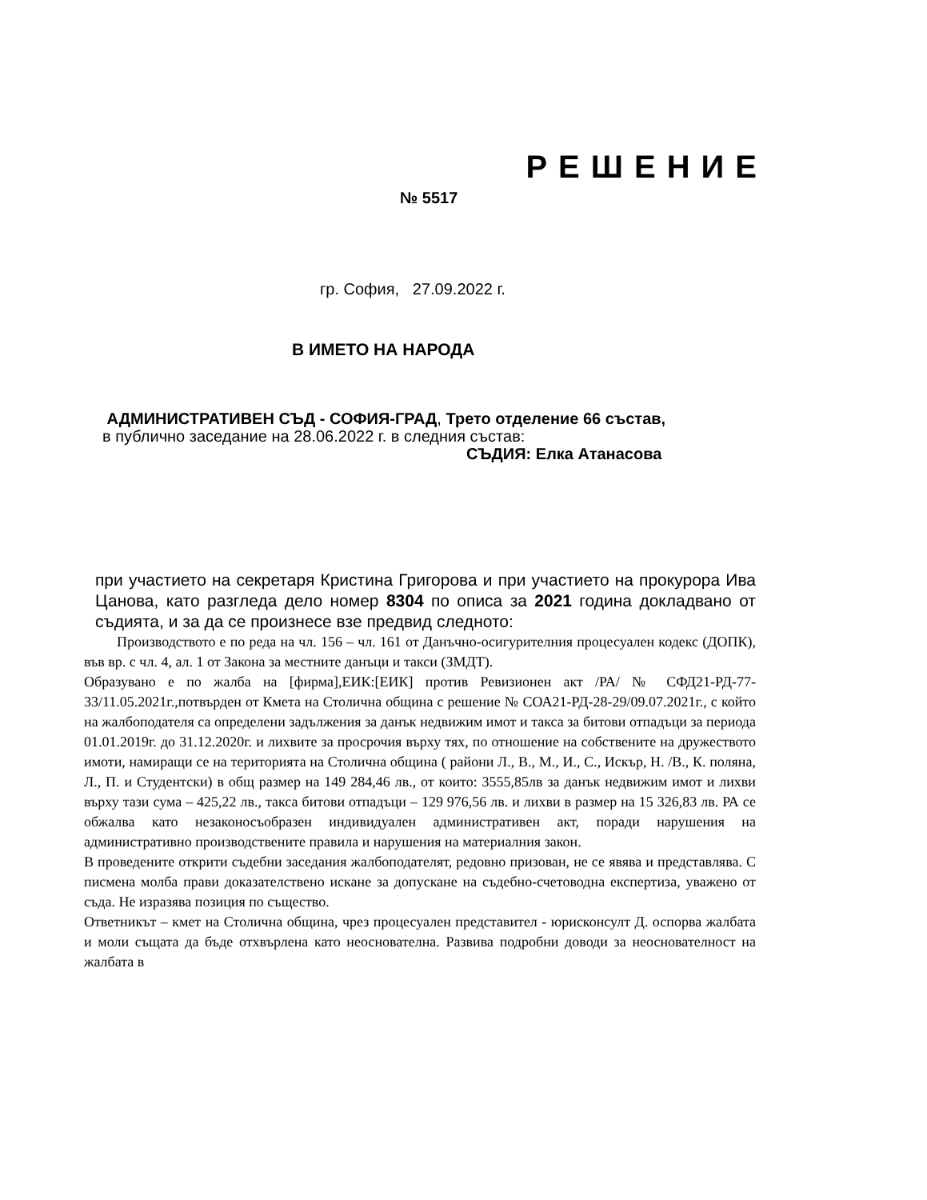РЕШЕНИЕ
№ 5517
гр. София, 27.09.2022 г.
В ИМЕТО НА НАРОДА
АДМИНИСТРАТИВЕН СЪД - СОФИЯ-ГРАД, Трето отделение 66 състав,
в публично заседание на 28.06.2022 г. в следния състав:
СЪДИЯ: Елка Атанасова
при участието на секретаря Кристина Григорова и при участието на прокурора Ива Цанова, като разгледа дело номер 8304 по описа за 2021 година докладвано от съдията, и за да се произнесе взе предвид следното:
Производството е по реда на чл. 156 – чл. 161 от Данъчно-осигурителния процесуален кодекс (ДОПК), във вр. с чл. 4, ал. 1 от Закона за местните данъци и такси (ЗМДТ).
Образувано е по жалба на [фирма],ЕИК:[ЕИК] против Ревизионен акт /РА/ № СФД21-РД-77-33/11.05.2021г.,потвърден от Кмета на Столична община с решение № СОА21-РД-28-29/09.07.2021г., с който на жалбоподателя са определени задължения за данък недвижим имот и такса за битови отпадъци за периода 01.01.2019г. до 31.12.2020г. и лихвите за просрочия върху тях, по отношение на собствените на дружеството имоти, намиращи се на територията на Столична община ( райони Л., В., М., И., С., Искър, Н. /В., К. поляна, Л., П. и Студентски) в общ размер на 149 284,46 лв., от които: 3555,85лв за данък недвижим имот и лихви върху тази сума – 425,22 лв., такса битови отпадъци – 129 976,56 лв. и лихви в размер на 15 326,83 лв. РА се обжалва като незаконосъобразен индивидуален административен акт, поради нарушения на административно производствените правила и нарушения на материалния закон.
В проведените открити съдебни заседания жалбоподателят, редовно призован, не се явява и представлява. С писмена молба прави доказателствено искане за допускане на съдебно-счетоводна експертиза, уважено от съда. Не изразява позиция по същество.
Ответникът – кмет на Столична община, чрез процесуален представител - юрисконсулт Д. оспорва жалбата и моли същата да бъде отхвърлена като неоснователна. Развива подробни доводи за неоснователност на жалбата в